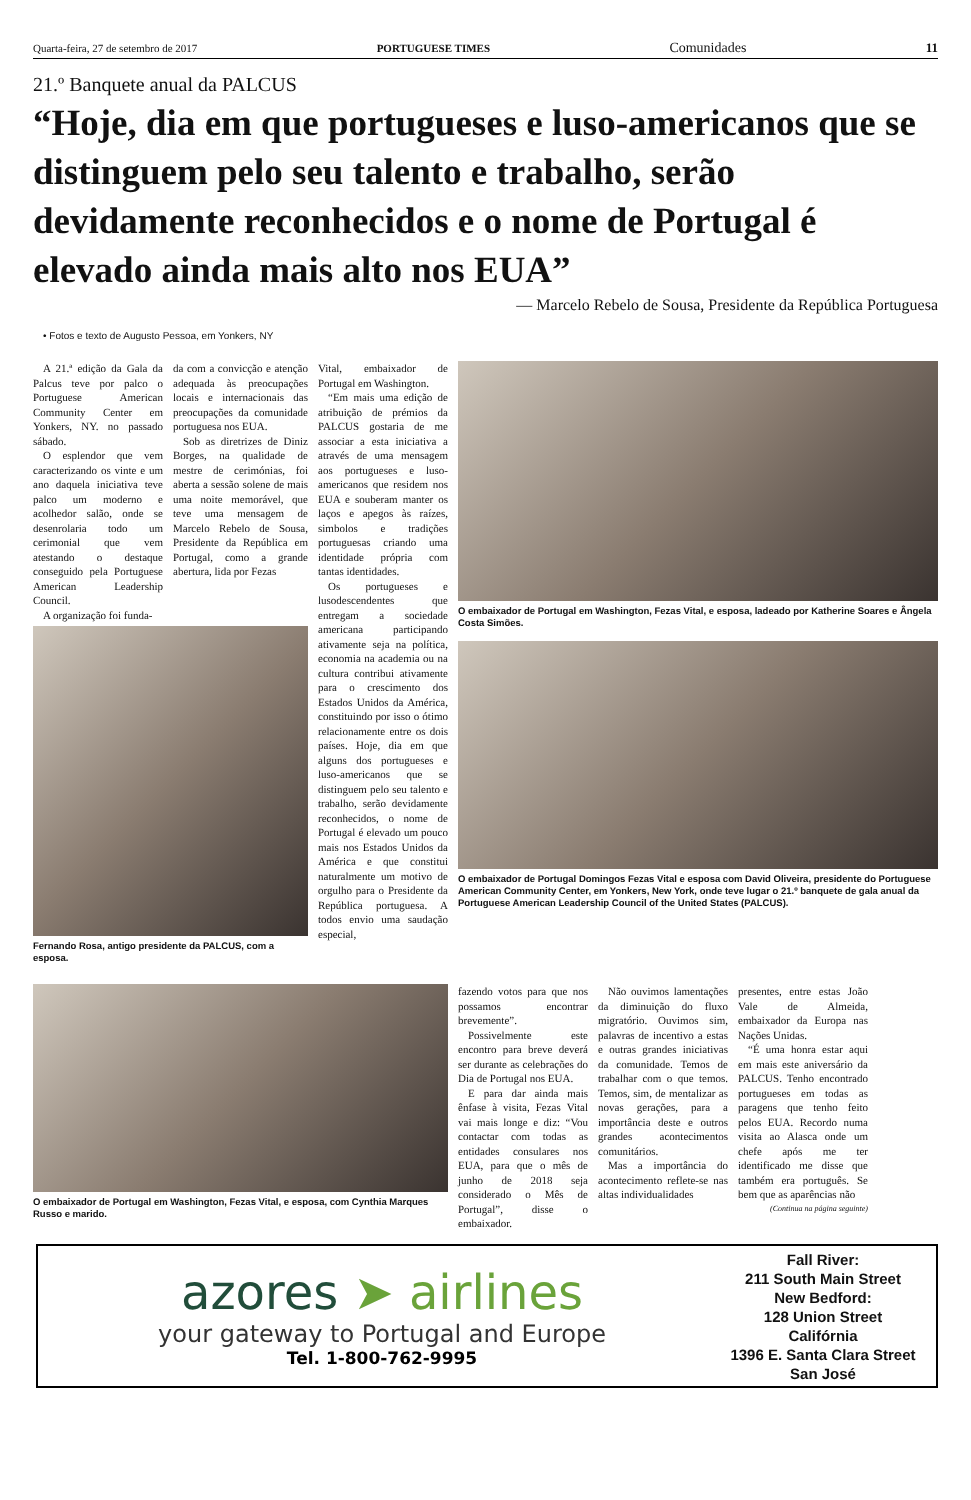Quarta-feira, 27 de setembro de 2017 PORTUGUESE TIMES Comunidades 11
21.º Banquete anual da PALCUS
“Hoje, dia em que portugueses e luso-americanos que se distinguem pelo seu talento e trabalho, serão devidamente reconhecidos e o nome de Portugal é elevado ainda mais alto nos EUA”
— Marcelo Rebelo de Sousa, Presidente da República Portuguesa
• Fotos e texto de Augusto Pessoa, em Yonkers, NY
A 21.ª edição da Gala da Palcus teve por palco o Portuguese American Community Center em Yonkers, NY. no passado sábado.
O esplendor que vem caracterizando os vinte e um ano daquela iniciativa teve palco um moderno e acolhedor salão, onde se desenrolaria todo um cerimonial que vem atestando o destaque conseguido pela Portuguese American Leadership Council.
A organização foi funda-
da com a convicção e atenção adequada às preocupações locais e internacionais das preocupações da comunidade portuguesa nos EUA.
Sob as diretrizes de Diniz Borges, na qualidade de mestre de cerimónias, foi aberta a sessão solene de mais uma noite memorável, que teve uma mensagem de Marcelo Rebelo de Sousa, Presidente da República em Portugal, como a grande abertura, lida por Fezas
Fernando Rosa, antigo presidente da PALCUS, com a esposa.
Vital, embaixador de Portugal em Washington.
“Em mais uma edição de atribuição de prémios da PALCUS gostaria de me associar a esta iniciativa a através de uma mensagem aos portugueses e luso-americanos que residem nos EUA e souberam manter os laços e apegos às raízes, simbolos e tradições portuguesas criando uma identidade própria com tantas identidades.
Os portugueses e lusodescendentes que entregam a sociedade americana participando ativamente seja na política, economia na academia ou na cultura contribui ativamente para o crescimento dos Estados Unidos da América, constituindo por isso o ótimo relacionamente entre os dois países. Hoje, dia em que alguns dos portugueses e luso-americanos que se distinguem pelo seu talento e trabalho, serão devidamente reconhecidos, o nome de Portugal é elevado um pouco mais nos Estados Unidos da América e que constitui naturalmente um motivo de orgulho para o Presidente da República portuguesa. A todos envio uma saudação especial,
O embaixador de Portugal em Washington, Fezas Vital, e esposa, ladeado por Katherine Soares e Ângela Costa Simões.
O embaixador de Portugal Domingos Fezas Vital e esposa com David Oliveira, presidente do Portuguese American Community Center, em Yonkers, New York, onde teve lugar o 21.º banquete de gala anual da Portuguese American Leadership Council of the United States (PALCUS).
O embaixador de Portugal em Washington, Fezas Vital, e esposa, com Cynthia Marques Russo e marido.
fazendo votos para que nos possamos encontrar brevemente”.
Possivelmente este encontro para breve deverá ser durante as celebrações do Dia de Portugal nos EUA.
E para dar ainda mais ênfase à visita, Fezas Vital vai mais longe e diz: “Vou contactar com todas as entidades consulares nos EUA, para que o mês de junho de 2018 seja considerado o Mês de Portugal”, disse o embaixador.
Não ouvimos lamentações da diminuição do fluxo migratório. Ouvimos sim, palavras de incentivo a estas e outras grandes iniciativas da comunidade. Temos de trabalhar com o que temos. Temos, sim, de mentalizar as novas gerações, para a importância deste e outros grandes acontecimentos comunitários.
Mas a importância do acontecimento reflete-se nas altas individualidades
presentes, entre estas João Vale de Almeida, embaixador da Europa nas Nações Unidas.
“É uma honra estar aqui em mais este aniversário da PALCUS. Tenho encontrado portugueses em todas as paragens que tenho feito pelos EUA. Recordo numa visita ao Alasca onde um chefe após me ter identificado me disse que também era português. Se bem que as aparências não
(Continua na página seguinte)
azores ➤ airlines
your gateway to Portugal and Europe
Tel. 1-800-762-9995
Fall River:
211 South Main Street
New Bedford:
128 Union Street
Califórnia
1396 E. Santa Clara Street
San José